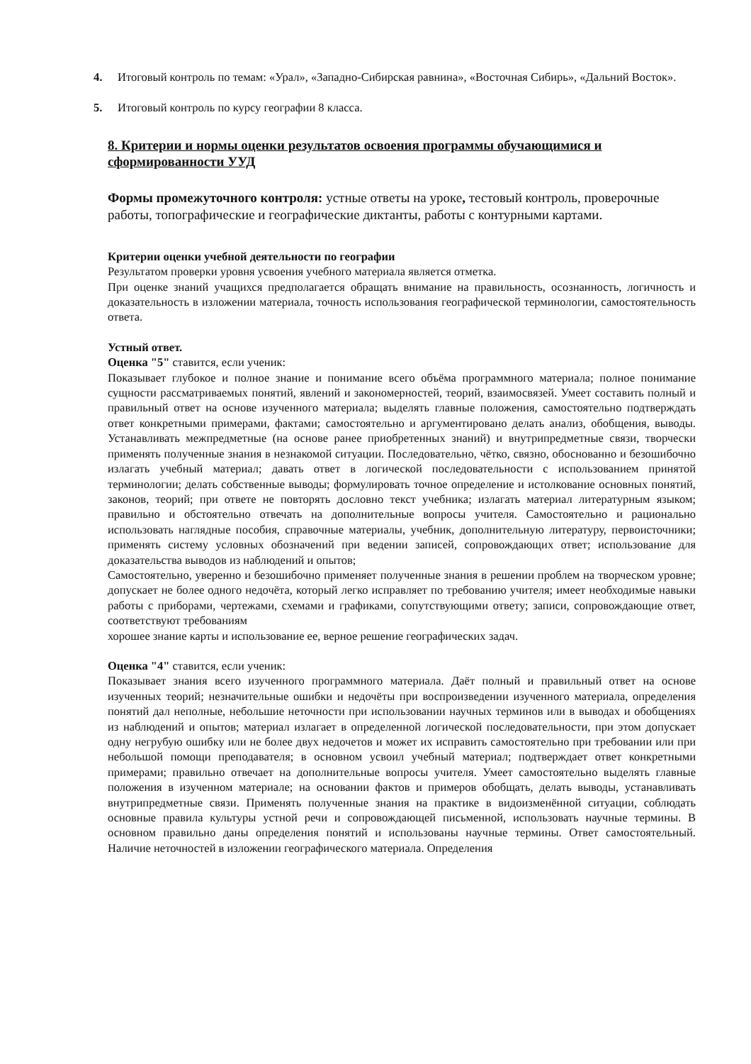4. Итоговый контроль по темам: «Урал», «Западно-Сибирская равнина», «Восточная Сибирь», «Дальний Восток».
5. Итоговый контроль по курсу географии 8 класса.
8. Критерии и нормы оценки результатов освоения программы обучающимися и сформированности УУД
Формы промежуточного контроля: устные ответы на уроке, тестовый контроль, проверочные работы, топографические и географические диктанты, работы с контурными картами.
Критерии оценки учебной деятельности по географии
Результатом проверки уровня усвоения учебного материала является отметка.
При оценке знаний учащихся предполагается обращать внимание на правильность, осознанность, логичность и доказательность в изложении материала, точность использования географической терминологии, самостоятельность ответа.
Устный ответ.
Оценка "5" ставится, если ученик:
Показывает глубокое и полное знание и понимание всего объёма программного материала; полное понимание сущности рассматриваемых понятий, явлений и закономерностей, теорий, взаимосвязей. Умеет составить полный и правильный ответ на основе изученного материала; выделять главные положения, самостоятельно подтверждать ответ конкретными примерами, фактами; самостоятельно и аргументировано делать анализ, обобщения, выводы. Устанавливать межпредметные (на основе ранее приобретенных знаний) и внутрипредметные связи, творчески применять полученные знания в незнакомой ситуации. Последовательно, чётко, связно, обоснованно и безошибочно излагать учебный материал; давать ответ в логической последовательности с использованием принятой терминологии; делать собственные выводы; формулировать точное определение и истолкование основных понятий, законов, теорий; при ответе не повторять дословно текст учебника; излагать материал литературным языком; правильно и обстоятельно отвечать на дополнительные вопросы учителя. Самостоятельно и рационально использовать наглядные пособия, справочные материалы, учебник, дополнительную литературу, первоисточники; применять систему условных обозначений при ведении записей, сопровождающих ответ; использование для доказательства выводов из наблюдений и опытов;
Самостоятельно, уверенно и безошибочно применяет полученные знания в решении проблем на творческом уровне; допускает не более одного недочёта, который легко исправляет по требованию учителя; имеет необходимые навыки работы с приборами, чертежами, схемами и графиками, сопутствующими ответу; записи, сопровождающие ответ, соответствуют требованиям
хорошее знание карты и использование ее, верное решение географических задач.
Оценка "4" ставится, если ученик:
Показывает знания всего изученного программного материала. Даёт полный и правильный ответ на основе изученных теорий; незначительные ошибки и недочёты при воспроизведении изученного материала, определения понятий дал неполные, небольшие неточности при использовании научных терминов или в выводах и обобщениях из наблюдений и опытов; материал излагает в определенной логической последовательности, при этом допускает одну негрубую ошибку или не более двух недочетов и может их исправить самостоятельно при требовании или при небольшой помощи преподавателя; в основном усвоил учебный материал; подтверждает ответ конкретными примерами; правильно отвечает на дополнительные вопросы учителя. Умеет самостоятельно выделять главные положения в изученном материале; на основании фактов и примеров обобщать, делать выводы, устанавливать внутрипредметные связи. Применять полученные знания на практике в видоизменённой ситуации, соблюдать основные правила культуры устной речи и сопровождающей письменной, использовать научные термины. В основном правильно даны определения понятий и использованы научные термины. Ответ самостоятельный. Наличие неточностей в изложении географического материала. Определения